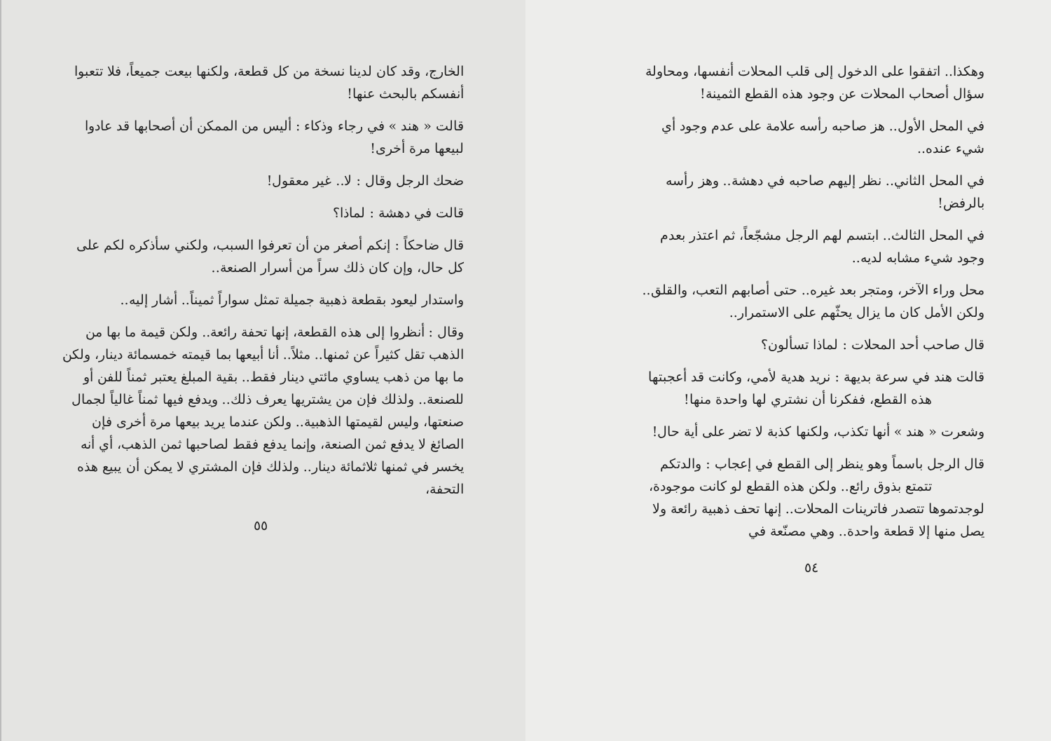وهكذا.. اتفقوا على الدخول إلى قلب المحلات أنفسها، ومحاولة سؤال أصحاب المحلات عن وجود هذه القطع الثمينة!
في المحل الأول.. هز صاحبه رأسه علامة على عدم وجود أي شيء عنده..
في المحل الثاني.. نظر إليهم صاحبه في دهشة.. وهز رأسه بالرفض!
في المحل الثالث.. ابتسم لهم الرجل مشجّعاً، ثم اعتذر بعدم وجود شيء مشابه لديه..
محل وراء الآخر، ومتجر بعد غيره.. حتى أصابهم التعب، والقلق.. ولكن الأمل كان ما يزال يحثّهم على الاستمرار..
قال صاحب أحد المحلات : لماذا تسألون؟
قالت هند في سرعة بديهة : نريد هدية لأمي، وكانت قد أعجبتها
هذه القطع، ففكرنا أن نشتري لها واحدة منها!
وشعرت « هند » أنها تكذب، ولكنها كذبة لا تضر على أية حال!
قال الرجل باسماً وهو ينظر إلى القطع في إعجاب : والدتكم
تتمتع بذوق رائع.. ولكن هذه القطع لو كانت موجودة، لوجدتموها تتصدر فاترينات المحلات.. إنها تحف ذهبية رائعة ولا يصل منها إلا قطعة واحدة.. وهي مصنّعة في
٥٤
الخارج، وقد كان لدينا نسخة من كل قطعة، ولكنها بيعت جميعاً، فلا تتعبوا أنفسكم بالبحث عنها!
قالت « هند » في رجاء وذكاء : أليس من الممكن أن أصحابها قد عادوا لبيعها مرة أخرى!
ضحك الرجل وقال : لا.. غير معقول!
قالت في دهشة : لماذا؟
قال ضاحكاً : إنكم أصغر من أن تعرفوا السبب، ولكني سأذكره لكم على كل حال، وإن كان ذلك سراً من أسرار الصنعة..
واستدار ليعود بقطعة ذهبية جميلة تمثل سواراً ثميناً.. أشار إليه..
وقال : أنظروا إلى هذه القطعة، إنها تحفة رائعة.. ولكن قيمة ما بها من الذهب تقل كثيراً عن ثمنها.. مثلاً.. أنا أبيعها بما قيمته خمسمائة دينار، ولكن ما بها من ذهب يساوي مائتي دينار فقط.. بقية المبلغ يعتبر ثمناً للفن أو للصنعة.. ولذلك فإن من يشتريها يعرف ذلك.. ويدفع فيها ثمناً غالياً لجمال صنعتها، وليس لقيمتها الذهبية.. ولكن عندما يريد بيعها مرة أخرى فإن الصائغ لا يدفع ثمن الصنعة، وإنما يدفع فقط لصاحبها ثمن الذهب، أي أنه يخسر في ثمنها ثلاثمائة دينار.. ولذلك فإن المشتري لا يمكن أن يبيع هذه التحفة،
٥٥